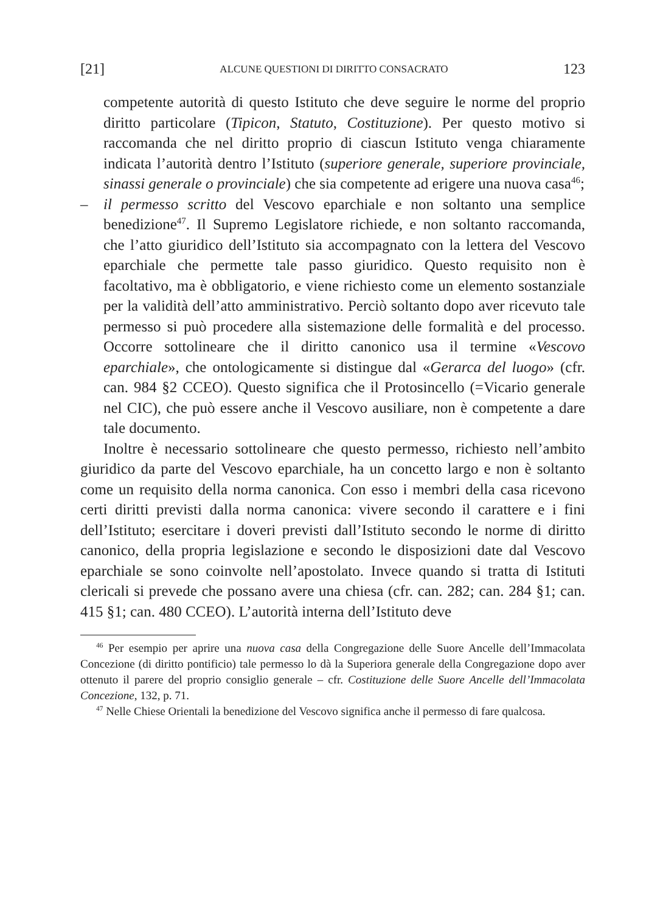[21] ALCUNE QUESTIONI DI DIRITTO CONSACRATO 123
competente autorità di questo Istituto che deve seguire le norme del proprio diritto particolare (Tipicon, Statuto, Costituzione). Per questo motivo si raccomanda che nel diritto proprio di ciascun Istituto venga chiaramente indicata l’autorità dentro l’Istituto (superiore generale, superiore provinciale, sinassi generale o provinciale) che sia competente ad erigere una nuova casa<sup>46</sup>;
– il permesso scritto del Vescovo eparchiale e non soltanto una semplice benedizione<sup>47</sup>. Il Supremo Legislatore richiede, e non soltanto raccomanda, che l’atto giuridico dell’Istituto sia accompagnato con la lettera del Vescovo eparchiale che permette tale passo giuridico. Questo requisito non è facoltativo, ma è obbligatorio, e viene richiesto come un elemento sostanziale per la validità dell’atto amministrativo. Perciò soltanto dopo aver ricevuto tale permesso si può procedere alla sistemazione delle formalità e del processo. Occorre sottolineare che il diritto canonico usa il termine «Vescovo eparchiale», che ontologicamente si distingue dal «Gerarca del luogo» (cfr. can. 984 §2 CCEO). Questo significa che il Protosincello (=Vicario generale nel CIC), che può essere anche il Vescovo ausiliare, non è competente a dare tale documento.
Inoltre è necessario sottolineare che questo permesso, richiesto nell’ambito giuridico da parte del Vescovo eparchiale, ha un concetto largo e non è soltanto come un requisito della norma canonica. Con esso i membri della casa ricevono certi diritti previsti dalla norma canonica: vivere secondo il carattere e i fini dell’Istituto; esercitare i doveri previsti dall’Istituto secondo le norme di diritto canonico, della propria legislazione e secondo le disposizioni date dal Vescovo eparchiale se sono coinvolte nell’apostolato. Invece quando si tratta di Istituti clericali si prevede che possano avere una chiesa (cfr. can. 282; can. 284 §1; can. 415 §1; can. 480 CCEO). L’autorità interna dell’Istituto deve
<sup>46</sup> Per esempio per aprire una nuova casa della Congregazione delle Suore Ancelle dell’Immacolata Concezione (di diritto pontificio) tale permesso lo dà la Superiora generale della Congregazione dopo aver ottenuto il parere del proprio consiglio generale – cfr. Costituzione delle Suore Ancelle dell’Immacolata Concezione, 132, p. 71.
<sup>47</sup> Nelle Chiese Orientali la benedizione del Vescovo significa anche il permesso di fare qualcosa.